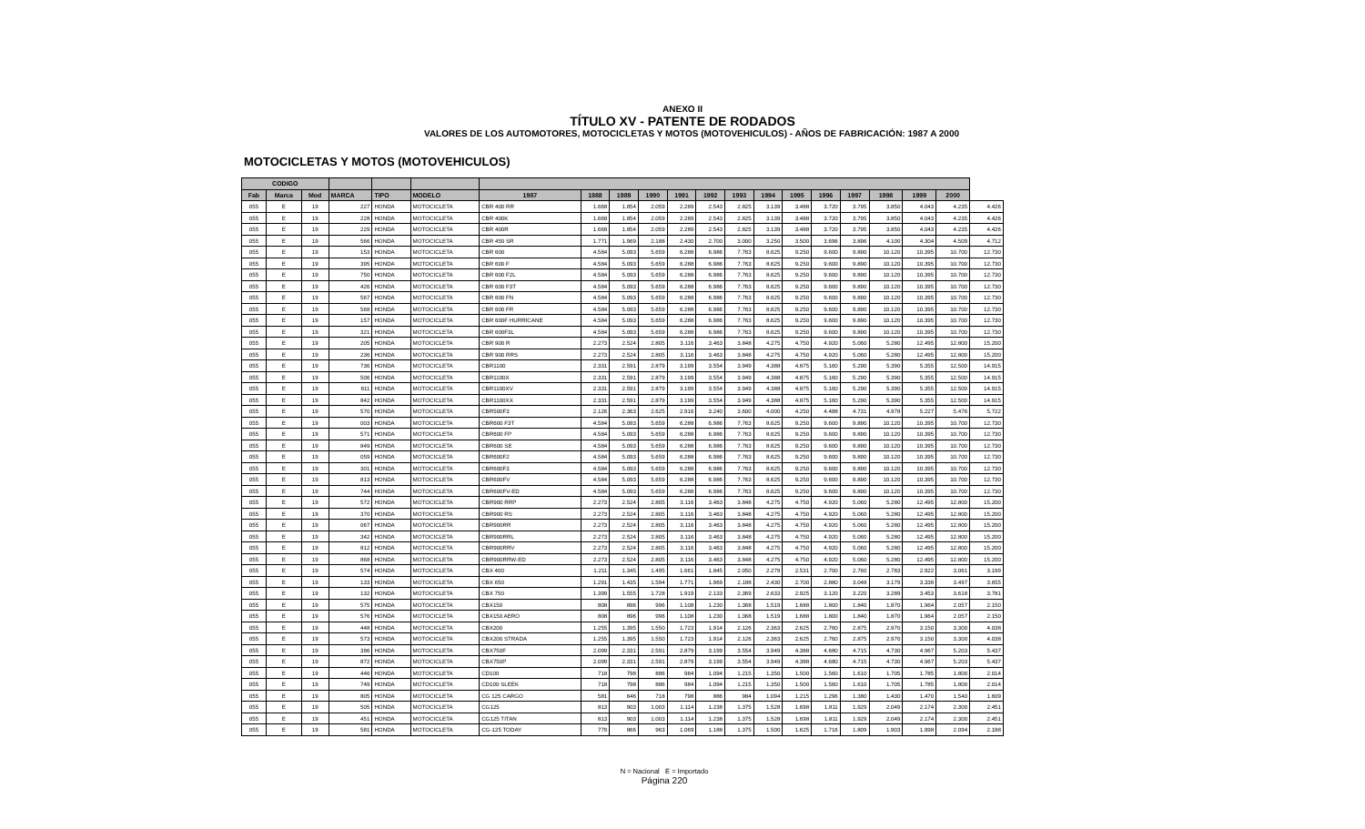ANEXO II
TÍTULO XV - PATENTE DE RODADOS
VALORES DE LOS AUTOMOTORES, MOTOCICLETAS Y MOTOS (MOTOVEHICULOS) - AÑOS DE FABRICACIÓN: 1987 A 2000
MOTOCICLETAS Y MOTOS (MOTOVEHICULOS)
| CODIGO | | | | | | | | | | | | | | | | | | | | |
| --- | --- | --- | --- | --- | --- | --- | --- | --- | --- | --- | --- | --- | --- | --- | --- | --- | --- | --- | --- | --- |
| Fab | Marca | Mod | MARCA | TIPO | MODELO | 1987 | 1988 | 1989 | 1990 | 1991 | 1992 | 1993 | 1994 | 1995 | 1996 | 1997 | 1998 | 1999 | 2000 | |
| 055 | E | 19 | 227 | HONDA | MOTOCICLETA | CBR 400 RR | 1.668 | 1.854 | 2.059 | 2.289 | 2.543 | 2.825 | 3.139 | 3.488 | 3.720 | 3.795 | 3.850 | 4.043 | 4.235 | 4.426 |
| 055 | E | 19 | 228 | HONDA | MOTOCICLETA | CBR 400K | 1.668 | 1.854 | 2.059 | 2.289 | 2.543 | 2.825 | 3.139 | 3.488 | 3.720 | 3.795 | 3.850 | 4.043 | 4.235 | 4.426 |
| 055 | E | 19 | 229 | HONDA | MOTOCICLETA | CBR 400R | 1.668 | 1.854 | 2.059 | 2.289 | 2.543 | 2.825 | 3.139 | 3.488 | 3.720 | 3.795 | 3.850 | 4.043 | 4.235 | 4.426 |
| 055 | E | 19 | 566 | HONDA | MOTOCICLETA | CBR 450 SR | 1.771 | 1.969 | 2.188 | 2.430 | 2.700 | 3.000 | 3.250 | 3.500 | 3.696 | 3.896 | 4.100 | 4.304 | 4.509 | 4.712 |
| 055 | E | 19 | 153 | HONDA | MOTOCICLETA | CBR 600 | 4.584 | 5.093 | 5.659 | 6.288 | 6.986 | 7.763 | 8.625 | 9.250 | 9.600 | 9.890 | 10.120 | 10.395 | 10.700 | 12.730 |
| 055 | E | 19 | 395 | HONDA | MOTOCICLETA | CBR 600 F | 4.584 | 5.093 | 5.659 | 6.288 | 6.986 | 7.763 | 8.625 | 9.250 | 9.600 | 9.890 | 10.120 | 10.395 | 10.700 | 12.730 |
| 055 | E | 19 | 750 | HONDA | MOTOCICLETA | CBR 600 F2L | 4.584 | 5.093 | 5.659 | 6.288 | 6.986 | 7.763 | 8.625 | 9.250 | 9.600 | 9.890 | 10.120 | 10.395 | 10.700 | 12.730 |
| 055 | E | 19 | 426 | HONDA | MOTOCICLETA | CBR 600 F3T | 4.584 | 5.093 | 5.659 | 6.288 | 6.986 | 7.763 | 8.625 | 9.250 | 9.600 | 9.890 | 10.120 | 10.395 | 10.700 | 12.730 |
| 055 | E | 19 | 567 | HONDA | MOTOCICLETA | CBR 600 FN | 4.584 | 5.093 | 5.659 | 6.288 | 6.986 | 7.763 | 8.625 | 9.250 | 9.600 | 9.890 | 10.120 | 10.395 | 10.700 | 12.730 |
| 055 | E | 19 | 568 | HONDA | MOTOCICLETA | CBR 600 FR | 4.584 | 5.093 | 5.659 | 6.288 | 6.986 | 7.763 | 8.625 | 9.250 | 9.600 | 9.890 | 10.120 | 10.395 | 10.700 | 12.730 |
| 055 | E | 19 | 157 | HONDA | MOTOCICLETA | CBR 600F HURRICANE | 4.584 | 5.093 | 5.659 | 6.288 | 6.986 | 7.763 | 8.625 | 9.250 | 9.600 | 9.890 | 10.120 | 10.395 | 10.700 | 12.730 |
| 055 | E | 19 | 321 | HONDA | MOTOCICLETA | CBR 600F3L | 4.584 | 5.093 | 5.659 | 6.288 | 6.986 | 7.763 | 8.625 | 9.250 | 9.600 | 9.890 | 10.120 | 10.395 | 10.700 | 12.730 |
| 055 | E | 19 | 205 | HONDA | MOTOCICLETA | CBR 900 R | 2.273 | 2.524 | 2.805 | 3.116 | 3.463 | 3.848 | 4.275 | 4.750 | 4.920 | 5.060 | 5.280 | 12.495 | 12.800 | 15.200 |
| 055 | E | 19 | 236 | HONDA | MOTOCICLETA | CBR 900 RRS | 2.273 | 2.524 | 2.805 | 3.116 | 3.463 | 3.848 | 4.275 | 4.750 | 4.920 | 5.060 | 5.280 | 12.495 | 12.800 | 15.200 |
| 055 | E | 19 | 736 | HONDA | MOTOCICLETA | CBR1100 | 2.331 | 2.591 | 2.879 | 3.199 | 3.554 | 3.949 | 4.388 | 4.875 | 5.160 | 5.290 | 5.390 | 5.355 | 12.500 | 14.915 |
| 055 | E | 19 | 506 | HONDA | MOTOCICLETA | CBR1100X | 2.331 | 2.591 | 2.879 | 3.199 | 3.554 | 3.949 | 4.388 | 4.875 | 5.160 | 5.290 | 5.390 | 5.355 | 12.500 | 14.915 |
| 055 | E | 19 | 811 | HONDA | MOTOCICLETA | CBR1100XV | 2.331 | 2.591 | 2.879 | 3.199 | 3.554 | 3.949 | 4.388 | 4.875 | 5.160 | 5.290 | 5.390 | 5.355 | 12.500 | 14.915 |
| 055 | E | 19 | 842 | HONDA | MOTOCICLETA | CBR1100XX | 2.331 | 2.591 | 2.879 | 3.199 | 3.554 | 3.949 | 4.388 | 4.875 | 5.160 | 5.290 | 5.390 | 5.355 | 12.500 | 14.915 |
| 055 | E | 19 | 570 | HONDA | MOTOCICLETA | CBR500F3 | 2.126 | 2.363 | 2.625 | 2.916 | 3.240 | 3.600 | 4.000 | 4.250 | 4.488 | 4.731 | 4.978 | 5.227 | 5.476 | 5.722 |
| 055 | E | 19 | 003 | HONDA | MOTOCICLETA | CBR600 F3T | 4.584 | 5.093 | 5.659 | 6.288 | 6.986 | 7.763 | 8.625 | 9.250 | 9.600 | 9.890 | 10.120 | 10.395 | 10.700 | 12.730 |
| 055 | E | 19 | 571 | HONDA | MOTOCICLETA | CBR600 FP | 4.584 | 5.093 | 5.659 | 6.288 | 6.986 | 7.763 | 8.625 | 9.250 | 9.600 | 9.890 | 10.120 | 10.395 | 10.700 | 12.730 |
| 055 | E | 19 | 849 | HONDA | MOTOCICLETA | CBR600 SE | 4.584 | 5.093 | 5.659 | 6.288 | 6.986 | 7.763 | 8.625 | 9.250 | 9.600 | 9.890 | 10.120 | 10.395 | 10.700 | 12.730 |
| 055 | E | 19 | 059 | HONDA | MOTOCICLETA | CBR600F2 | 4.584 | 5.093 | 5.659 | 6.288 | 6.986 | 7.763 | 8.625 | 9.250 | 9.600 | 9.890 | 10.120 | 10.395 | 10.700 | 12.730 |
| 055 | E | 19 | 301 | HONDA | MOTOCICLETA | CBR600F3 | 4.584 | 5.093 | 5.659 | 6.288 | 6.986 | 7.763 | 8.625 | 9.250 | 9.600 | 9.890 | 10.120 | 10.395 | 10.700 | 12.730 |
| 055 | E | 19 | 813 | HONDA | MOTOCICLETA | CBR600FV | 4.584 | 5.093 | 5.659 | 6.288 | 6.986 | 7.763 | 8.625 | 9.250 | 9.600 | 9.890 | 10.120 | 10.395 | 10.700 | 12.730 |
| 055 | E | 19 | 744 | HONDA | MOTOCICLETA | CBR600FV-ED | 4.584 | 5.093 | 5.659 | 6.288 | 6.986 | 7.763 | 8.625 | 9.250 | 9.600 | 9.890 | 10.120 | 10.395 | 10.700 | 12.730 |
| 055 | E | 19 | 572 | HONDA | MOTOCICLETA | CBR900 RRP | 2.273 | 2.524 | 2.805 | 3.116 | 3.463 | 3.848 | 4.275 | 4.750 | 4.920 | 5.060 | 5.280 | 12.495 | 12.800 | 15.200 |
| 055 | E | 19 | 370 | HONDA | MOTOCICLETA | CBR900 RS | 2.273 | 2.524 | 2.805 | 3.116 | 3.463 | 3.848 | 4.275 | 4.750 | 4.920 | 5.060 | 5.280 | 12.495 | 12.800 | 15.200 |
| 055 | E | 19 | 067 | HONDA | MOTOCICLETA | CBR900RR | 2.273 | 2.524 | 2.805 | 3.116 | 3.463 | 3.848 | 4.275 | 4.750 | 4.920 | 5.060 | 5.280 | 12.495 | 12.800 | 15.200 |
| 055 | E | 19 | 342 | HONDA | MOTOCICLETA | CBR900RRL | 2.273 | 2.524 | 2.805 | 3.116 | 3.463 | 3.848 | 4.275 | 4.750 | 4.920 | 5.060 | 5.280 | 12.495 | 12.800 | 15.200 |
| 055 | E | 19 | 812 | HONDA | MOTOCICLETA | CBR900RRV | 2.273 | 2.524 | 2.805 | 3.116 | 3.463 | 3.848 | 4.275 | 4.750 | 4.920 | 5.060 | 5.280 | 12.495 | 12.800 | 15.200 |
| 055 | E | 19 | 868 | HONDA | MOTOCICLETA | CBR900RRW-ED | 2.273 | 2.524 | 2.805 | 3.116 | 3.463 | 3.848 | 4.275 | 4.750 | 4.920 | 5.060 | 5.280 | 12.495 | 12.800 | 15.200 |
| 055 | E | 19 | 574 | HONDA | MOTOCICLETA | CBX 400 | 1.211 | 1.345 | 1.495 | 1.661 | 1.845 | 2.050 | 2.279 | 2.531 | 2.700 | 2.760 | 2.783 | 2.922 | 3.061 | 3.199 |
| 055 | E | 19 | 133 | HONDA | MOTOCICLETA | CBX 650 | 1.291 | 1.435 | 1.594 | 1.771 | 1.969 | 2.188 | 2.430 | 2.700 | 2.880 | 3.048 | 3.179 | 3.338 | 3.497 | 3.655 |
| 055 | E | 19 | 132 | HONDA | MOTOCICLETA | CBX 750 | 1.399 | 1.555 | 1.728 | 1.919 | 2.133 | 2.369 | 2.633 | 2.925 | 3.120 | 3.220 | 3.289 | 3.453 | 3.618 | 3.781 |
| 055 | E | 19 | 575 | HONDA | MOTOCICLETA | CBX150 | 808 | 896 | 996 | 1.108 | 1.230 | 1.368 | 1.519 | 1.688 | 1.800 | 1.840 | 1.870 | 1.964 | 2.057 | 2.150 |
| 055 | E | 19 | 576 | HONDA | MOTOCICLETA | CBX150 AERO | 808 | 896 | 996 | 1.108 | 1.230 | 1.368 | 1.519 | 1.688 | 1.800 | 1.840 | 1.870 | 1.964 | 2.057 | 2.150 |
| 055 | E | 19 | 448 | HONDA | MOTOCICLETA | CBX200 | 1.255 | 1.395 | 1.550 | 1.723 | 1.914 | 2.126 | 2.363 | 2.625 | 2.760 | 2.875 | 2.970 | 3.150 | 3.300 | 4.038 |
| 055 | E | 19 | 573 | HONDA | MOTOCICLETA | CBX200 STRADA | 1.255 | 1.395 | 1.550 | 1.723 | 1.914 | 2.126 | 2.363 | 2.625 | 2.760 | 2.875 | 2.970 | 3.150 | 3.300 | 4.038 |
| 055 | E | 19 | 396 | HONDA | MOTOCICLETA | CBX750F | 2.099 | 2.331 | 2.591 | 2.879 | 3.199 | 3.554 | 3.949 | 4.388 | 4.680 | 4.715 | 4.730 | 4.967 | 5.203 | 5.437 |
| 055 | E | 19 | 872 | HONDA | MOTOCICLETA | CBX750P | 2.099 | 2.331 | 2.591 | 2.879 | 3.199 | 3.554 | 3.949 | 4.388 | 4.680 | 4.715 | 4.730 | 4.967 | 5.203 | 5.437 |
| 055 | E | 19 | 446 | HONDA | MOTOCICLETA | CD100 | 718 | 798 | 886 | 984 | 1.094 | 1.215 | 1.350 | 1.500 | 1.560 | 1.610 | 1.705 | 1.785 | 1.800 | 2.014 |
| 055 | E | 19 | 749 | HONDA | MOTOCICLETA | CD100 SLEEK | 718 | 798 | 886 | 984 | 1.094 | 1.215 | 1.350 | 1.500 | 1.560 | 1.610 | 1.705 | 1.785 | 1.800 | 2.014 |
| 055 | E | 19 | 805 | HONDA | MOTOCICLETA | CG 125 CARGO | 581 | 646 | 718 | 798 | 886 | 984 | 1.094 | 1.215 | 1.296 | 1.380 | 1.430 | 1.470 | 1.540 | 1.609 |
| 055 | E | 19 | 505 | HONDA | MOTOCICLETA | CG125 | 813 | 903 | 1.003 | 1.114 | 1.238 | 1.375 | 1.528 | 1.698 | 1.811 | 1.929 | 2.049 | 2.174 | 2.300 | 2.451 |
| 055 | E | 19 | 451 | HONDA | MOTOCICLETA | CG125 TITAN | 813 | 903 | 1.003 | 1.114 | 1.238 | 1.375 | 1.528 | 1.698 | 1.811 | 1.929 | 2.049 | 2.174 | 2.300 | 2.451 |
| 055 | E | 19 | 581 | HONDA | MOTOCICLETA | CG-125 TODAY | 779 | 866 | 963 | 1.069 | 1.188 | 1.375 | 1.500 | 1.625 | 1.716 | 1.809 | 1.903 | 1.998 | 2.094 | 2.188 |
N = Nacional E = Importado
Página 220